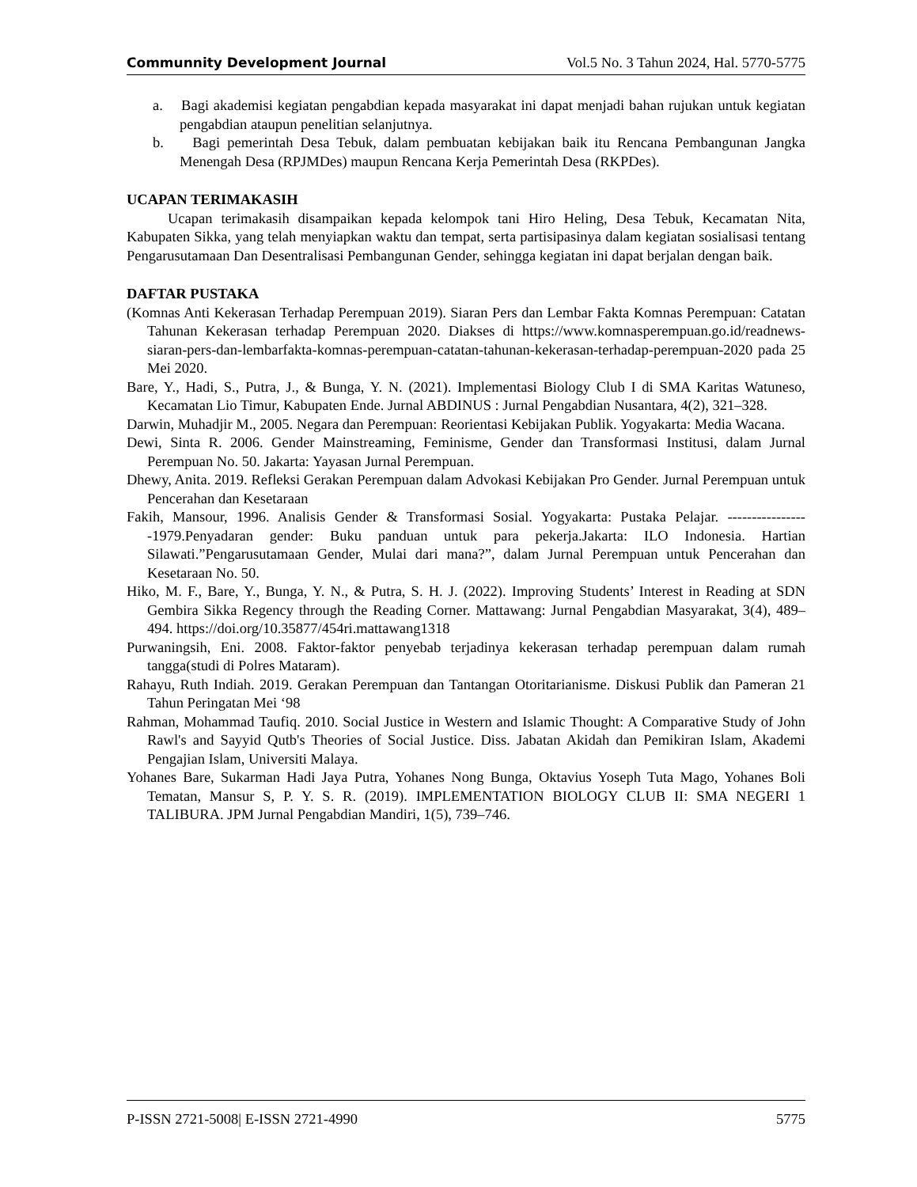Communnity Development Journal Vol.5 No. 3 Tahun 2024, Hal. 5770-5775
a. Bagi akademisi kegiatan pengabdian kepada masyarakat ini dapat menjadi bahan rujukan untuk kegiatan pengabdian ataupun penelitian selanjutnya.
b. Bagi pemerintah Desa Tebuk, dalam pembuatan kebijakan baik itu Rencana Pembangunan Jangka Menengah Desa (RPJMDes) maupun Rencana Kerja Pemerintah Desa (RKPDes).
UCAPAN TERIMAKASIH
Ucapan terimakasih disampaikan kepada kelompok tani Hiro Heling, Desa Tebuk, Kecamatan Nita, Kabupaten Sikka, yang telah menyiapkan waktu dan tempat, serta partisipasinya dalam kegiatan sosialisasi tentang Pengarusutamaan Dan Desentralisasi Pembangunan Gender, sehingga kegiatan ini dapat berjalan dengan baik.
DAFTAR PUSTAKA
(Komnas Anti Kekerasan Terhadap Perempuan 2019). Siaran Pers dan Lembar Fakta Komnas Perempuan: Catatan Tahunan Kekerasan terhadap Perempuan 2020. Diakses di https://www.komnasperempuan.go.id/readnews-siaran-pers-dan-lembarfakta-komnas-perempuan-catatan-tahunan-kekerasan-terhadap-perempuan-2020 pada 25 Mei 2020.
Bare, Y., Hadi, S., Putra, J., & Bunga, Y. N. (2021). Implementasi Biology Club I di SMA Karitas Watuneso, Kecamatan Lio Timur, Kabupaten Ende. Jurnal ABDINUS : Jurnal Pengabdian Nusantara, 4(2), 321–328.
Darwin, Muhadjir M., 2005. Negara dan Perempuan: Reorientasi Kebijakan Publik. Yogyakarta: Media Wacana.
Dewi, Sinta R. 2006. Gender Mainstreaming, Feminisme, Gender dan Transformasi Institusi, dalam Jurnal Perempuan No. 50. Jakarta: Yayasan Jurnal Perempuan.
Dhewy, Anita. 2019. Refleksi Gerakan Perempuan dalam Advokasi Kebijakan Pro Gender. Jurnal Perempuan untuk Pencerahan dan Kesetaraan
Fakih, Mansour, 1996. Analisis Gender & Transformasi Sosial. Yogyakarta: Pustaka Pelajar. -----------------1979.Penyadaran gender: Buku panduan untuk para pekerja.Jakarta: ILO Indonesia. Hartian Silawati.”Pengarusutamaan Gender, Mulai dari mana?”, dalam Jurnal Perempuan untuk Pencerahan dan Kesetaraan No. 50.
Hiko, M. F., Bare, Y., Bunga, Y. N., & Putra, S. H. J. (2022). Improving Students’ Interest in Reading at SDN Gembira Sikka Regency through the Reading Corner. Mattawang: Jurnal Pengabdian Masyarakat, 3(4), 489–494. https://doi.org/10.35877/454ri.mattawang1318
Purwaningsih, Eni. 2008. Faktor-faktor penyebab terjadinya kekerasan terhadap perempuan dalam rumah tangga(studi di Polres Mataram).
Rahayu, Ruth Indiah. 2019. Gerakan Perempuan dan Tantangan Otoritarianisme. Diskusi Publik dan Pameran 21 Tahun Peringatan Mei ‘98
Rahman, Mohammad Taufiq. 2010. Social Justice in Western and Islamic Thought: A Comparative Study of John Rawl's and Sayyid Qutb's Theories of Social Justice. Diss. Jabatan Akidah dan Pemikiran Islam, Akademi Pengajian Islam, Universiti Malaya.
Yohanes Bare, Sukarman Hadi Jaya Putra, Yohanes Nong Bunga, Oktavius Yoseph Tuta Mago, Yohanes Boli Tematan, Mansur S, P. Y. S. R. (2019). IMPLEMENTATION BIOLOGY CLUB II: SMA NEGERI 1 TALIBURA. JPM Jurnal Pengabdian Mandiri, 1(5), 739–746.
P-ISSN 2721-5008| E-ISSN 2721-4990 5775